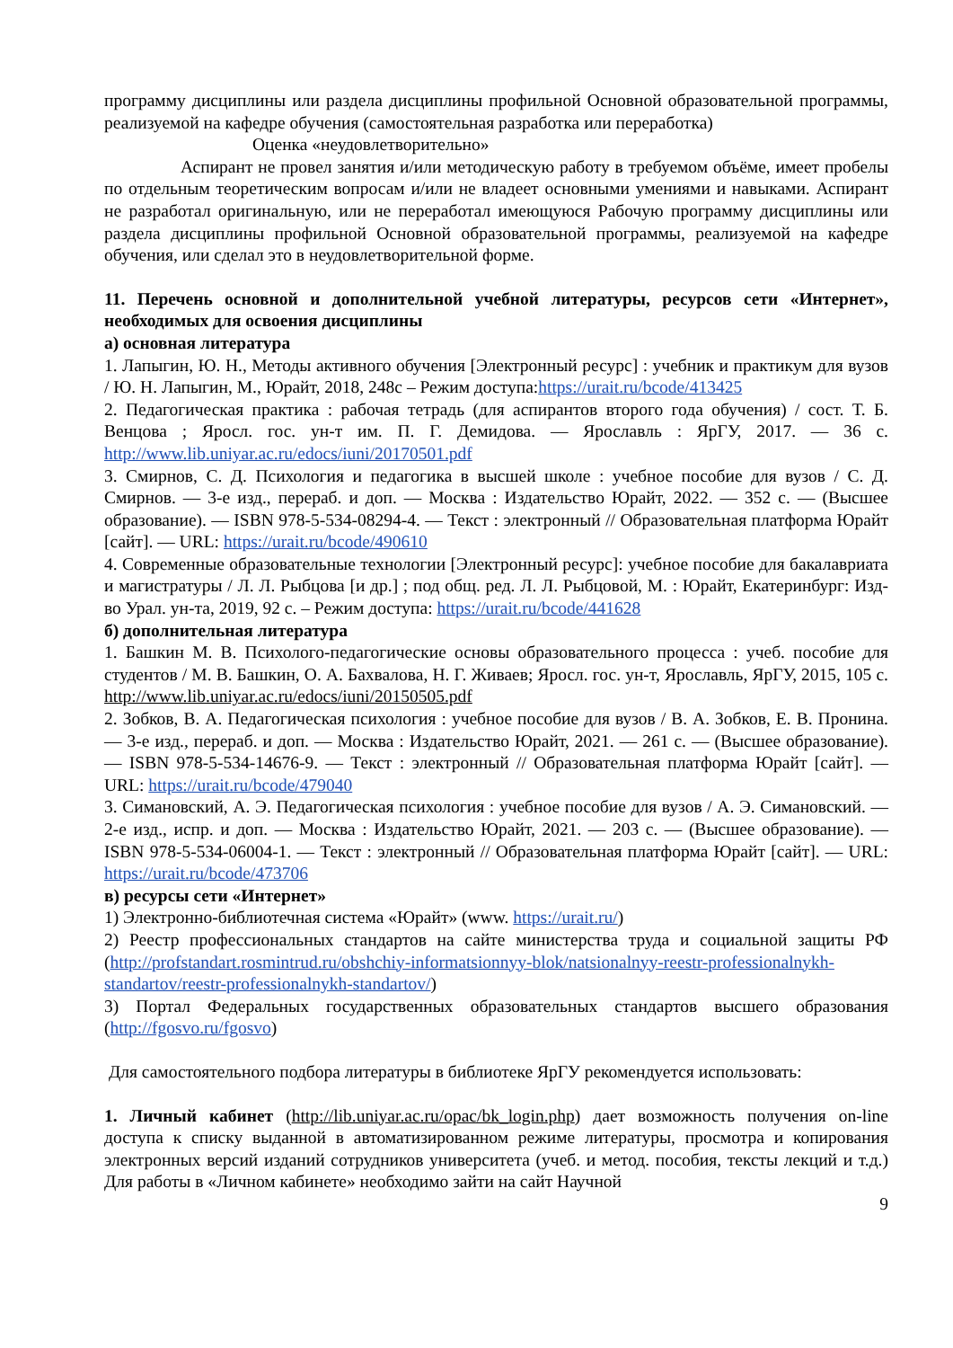программу дисциплины или раздела дисциплины профильной Основной образовательной программы, реализуемой на кафедре обучения (самостоятельная разработка или переработка)
Оценка «неудовлетворительно»
Аспирант не провел занятия и/или методическую работу в требуемом объёме, имеет пробелы по отдельным теоретическим вопросам и/или не владеет основными умениями и навыками. Аспирант не разработал оригинальную, или не переработал имеющуюся Рабочую программу дисциплины или раздела дисциплины профильной Основной образовательной программы, реализуемой на кафедре обучения, или сделал это в неудовлетворительной форме.
11. Перечень основной и дополнительной учебной литературы, ресурсов сети «Интернет», необходимых для освоения дисциплины
а) основная литература
1. Лапыгин, Ю. Н., Методы активного обучения [Электронный ресурс] : учебник и практикум для вузов / Ю. Н. Лапыгин, М., Юрайт, 2018, 248с – Режим доступа:https://urait.ru/bcode/413425
2. Педагогическая практика : рабочая тетрадь (для аспирантов второго года обучения) / сост. Т. Б. Венцова ; Яросл. гос. ун-т им. П. Г. Демидова. — Ярославль : ЯрГУ, 2017. — 36 с. http://www.lib.uniyar.ac.ru/edocs/iuni/20170501.pdf
3. Смирнов, С. Д. Психология и педагогика в высшей школе : учебное пособие для вузов / С. Д. Смирнов. — 3-е изд., перераб. и доп. — Москва : Издательство Юрайт, 2022. — 352 с. — (Высшее образование). — ISBN 978-5-534-08294-4. — Текст : электронный // Образовательная платформа Юрайт [сайт]. — URL: https://urait.ru/bcode/490610
4. Современные образовательные технологии [Электронный ресурс]: учебное пособие для бакалавриата и магистратуры / Л. Л. Рыбцова [и др.] ; под общ. ред. Л. Л. Рыбцовой, М. : Юрайт, Екатеринбург: Изд-во Урал. ун-та, 2019, 92 с. – Режим доступа: https://urait.ru/bcode/441628
б) дополнительная литература
1. Башкин М. В. Психолого-педагогические основы образовательного процесса : учеб. пособие для студентов / М. В. Башкин, О. А. Бахвалова, Н. Г. Живаев; Яросл. гос. ун-т, Ярославль, ЯрГУ, 2015, 105 с. http://www.lib.uniyar.ac.ru/edocs/iuni/20150505.pdf
2. Зобков, В. А. Педагогическая психология : учебное пособие для вузов / В. А. Зобков, Е. В. Пронина. — 3-е изд., перераб. и доп. — Москва : Издательство Юрайт, 2021. — 261 с. — (Высшее образование). — ISBN 978-5-534-14676-9. — Текст : электронный // Образовательная платформа Юрайт [сайт]. — URL: https://urait.ru/bcode/479040
3. Симановский, А. Э. Педагогическая психология : учебное пособие для вузов / А. Э. Симановский. — 2-е изд., испр. и доп. — Москва : Издательство Юрайт, 2021. — 203 с. — (Высшее образование). — ISBN 978-5-534-06004-1. — Текст : электронный // Образовательная платформа Юрайт [сайт]. — URL: https://urait.ru/bcode/473706
в) ресурсы сети «Интернет»
1) Электронно-библиотечная система «Юрайт» (www. https://urait.ru/)
2) Реестр профессиональных стандартов на сайте министерства труда и социальной защиты РФ (http://profstandart.rosmintrud.ru/obshchiy-informatsionnyy-blok/natsionalnyy-reestr-professionalnykh-standartov/reestr-professionalnykh-standartov/)
3) Портал Федеральных государственных образовательных стандартов высшего образования (http://fgosvo.ru/fgosvo)
Для самостоятельного подбора литературы в библиотеке ЯрГУ рекомендуется использовать:
1. Личный кабинет (http://lib.uniyar.ac.ru/opac/bk_login.php) дает возможность получения on-line доступа к списку выданной в автоматизированном режиме литературы, просмотра и копирования электронных версий изданий сотрудников университета (учеб. и метод. пособия, тексты лекций и т.д.) Для работы в «Личном кабинете» необходимо зайти на сайт Научной
9